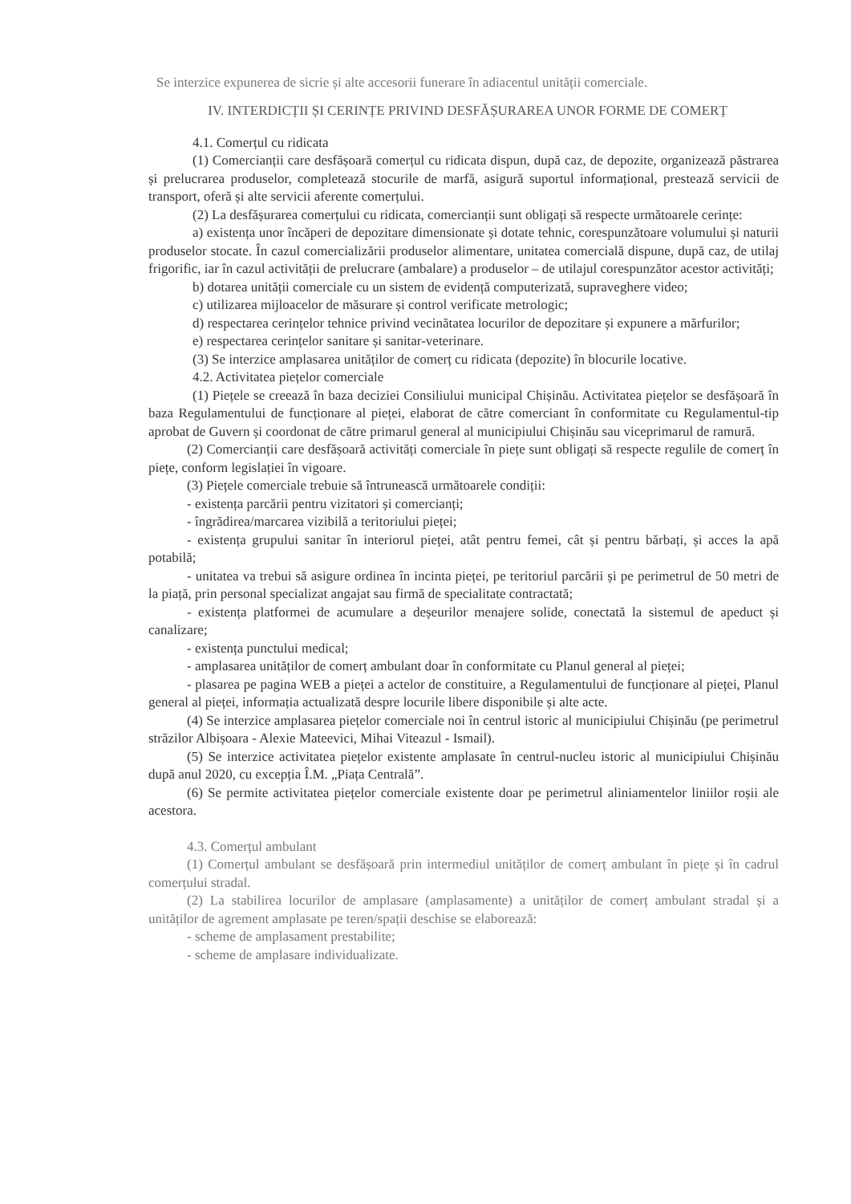Se interzice expunerea de sicrie și alte accesorii funerare în adiacentul unității comerciale.
IV. INTERDICȚII ȘI CERINȚE PRIVIND DESFĂȘURAREA UNOR FORME DE COMERȚ
4.1. Comerțul cu ridicata
(1) Comercianții care desfășoară comerțul cu ridicata dispun, după caz, de depozite, organizează păstrarea și prelucrarea produselor, completează stocurile de marfă, asigură suportul informațional, prestează servicii de transport, oferă și alte servicii aferente comerțului.
(2) La desfășurarea comerțului cu ridicata, comercianții sunt obligați să respecte următoarele cerințe:
a) existența unor încăperi de depozitare dimensionate și dotate tehnic, corespunzătoare volumului și naturii produselor stocate. În cazul comercializării produselor alimentare, unitatea comercială dispune, după caz, de utilaj frigorific, iar în cazul activității de prelucrare (ambalare) a produselor – de utilajul corespunzător acestor activități;
b) dotarea unității comerciale cu un sistem de evidență computerizată, supraveghere video;
c) utilizarea mijloacelor de măsurare și control verificate metrologic;
d) respectarea cerințelor tehnice privind vecinătatea locurilor de depozitare și expunere a mărfurilor;
e) respectarea cerințelor sanitare și sanitar-veterinare.
(3) Se interzice amplasarea unităților de comerț cu ridicata (depozite) în blocurile locative.
4.2. Activitatea piețelor comerciale
(1) Piețele se creează în baza deciziei Consiliului municipal Chișinău. Activitatea piețelor se desfășoară în baza Regulamentului de funcționare al pieței, elaborat de către comerciant în conformitate cu Regulamentul-tip aprobat de Guvern și coordonat de către primarul general al municipiului Chișinău sau viceprimarul de ramură.
(2) Comercianții care desfășoară activități comerciale în piețe sunt obligați să respecte regulile de comerț în piețe, conform legislației în vigoare.
(3) Piețele comerciale trebuie să întrunească următoarele condiții:
- existența parcării pentru vizitatori și comercianți;
- îngrădirea/marcarea vizibilă a teritoriului pieței;
- existența grupului sanitar în interiorul pieței, atât pentru femei, cât și pentru bărbați, și acces la apă potabilă;
- unitatea va trebui să asigure ordinea în incinta pieței, pe teritoriul parcării și pe perimetrul de 50 metri de la piață, prin personal specializat angajat sau firmă de specialitate contractată;
- existența platformei de acumulare a deșeurilor menajere solide, conectată la sistemul de apeduct și canalizare;
- existența punctului medical;
- amplasarea unităților de comerț ambulant doar în conformitate cu Planul general al pieței;
- plasarea pe pagina WEB a pieței a actelor de constituire, a Regulamentului de funcționare al pieței, Planul general al pieței, informația actualizată despre locurile libere disponibile și alte acte.
(4) Se interzice amplasarea piețelor comerciale noi în centrul istoric al municipiului Chișinău (pe perimetrul străzilor Albișoara - Alexie Mateevici, Mihai Viteazul - Ismail).
(5) Se interzice activitatea piețelor existente amplasate în centrul-nucleu istoric al municipiului Chișinău după anul 2020, cu excepția Î.M. „Piața Centrală”.
(6) Se permite activitatea piețelor comerciale existente doar pe perimetrul aliniamentelor liniilor roșii ale acestora.
4.3. Comerțul ambulant
(1) Comerțul ambulant se desfășoară prin intermediul unităților de comerț ambulant în piețe și în cadrul comerțului stradal.
(2) La stabilirea locurilor de amplasare (amplasamente) a unităților de comerț ambulant stradal și a unităților de agrement amplasate pe teren/spații deschise se elaborează:
- scheme de amplasament prestabilite;
- scheme de amplasare individualizate.